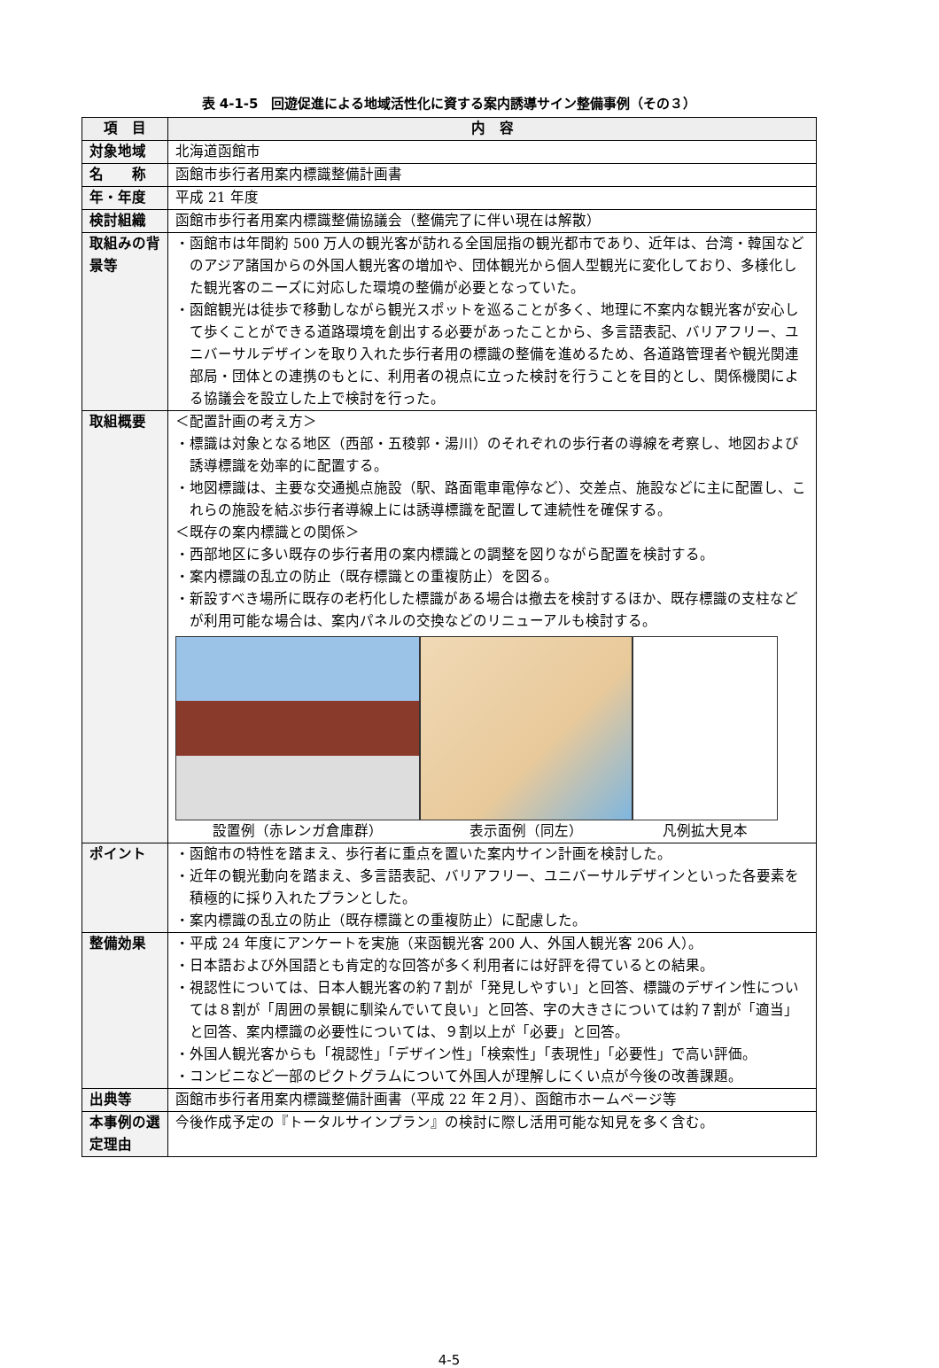表 4-1-5　回遊促進による地域活性化に資する案内誘導サイン整備事例（その３）
| 項 目 | 内 容 |
| --- | --- |
| 対象地域 | 北海道函館市 |
| 名 称 | 函館市歩行者用案内標識整備計画書 |
| 年・年度 | 平成 21 年度 |
| 検討組織 | 函館市歩行者用案内標識整備協議会（整備完了に伴い現在は解散） |
| 取組みの背景等 | ・函館市は年間約 500 万人の観光客が訪れる全国屈指の観光都市であり、近年は、台湾・韓国などのアジア諸国からの外国人観光客の増加や、団体観光から個人型観光に変化しており、多様化した観光客のニーズに対応した環境の整備が必要となっていた。 ・函館観光は徒歩で移動しながら観光スポットを巡ることが多く、地理に不案内な観光客が安心して歩くことができる道路環境を創出する必要があったことから、多言語表記、バリアフリー、ユニバーサルデザインを取り入れた歩行者用の標識の整備を進めるため、各道路管理者や観光関連部局・団体との連携のもとに、利用者の視点に立った検討を行うことを目的とし、関係機関による協議会を設立した上で検討を行った。 |
| 取組概要 | ＜配置計画の考え方＞ ・標識は対象となる地区（西部・五稜郭・湯川）のそれぞれの歩行者の導線を考察し、地図および誘導標識を効率的に配置する。 ・地図標識は、主要な交通拠点施設（駅、路面電車電停など）、交差点、施設などに主に配置し、これらの施設を結ぶ歩行者導線上には誘導標識を配置して連続性を確保する。 ＜既存の案内標識との関係＞ ・西部地区に多い既存の歩行者用の案内標識との調整を図りながら配置を検討する。 ・案内標識の乱立の防止（既存標識との重複防止）を図る。 ・新設すべき場所に既存の老朽化した標識がある場合は撤去を検討するほか、既存標識の支柱などが利用可能な場合は、案内パネルの交換などのリニューアルも検討する。 設置例（赤レンガ倉庫群） 表示面例（同左） 凡例拡大見本 |
| ポイント | ・函館市の特性を踏まえ、歩行者に重点を置いた案内サイン計画を検討した。 ・近年の観光動向を踏まえ、多言語表記、バリアフリー、ユニバーサルデザインといった各要素を積極的に採り入れたプランとした。 ・案内標識の乱立の防止（既存標識との重複防止）に配慮した。 |
| 整備効果 | ・平成 24 年度にアンケートを実施（来函観光客 200 人、外国人観光客 206 人）。 ・日本語および外国語とも肯定的な回答が多く利用者には好評を得ているとの結果。 ・視認性については、日本人観光客の約７割が「発見しやすい」と回答、標識のデザイン性については８割が「周囲の景観に馴染んでいて良い」と回答、字の大きさについては約７割が「適当」と回答、案内標識の必要性については、９割以上が「必要」と回答。 ・外国人観光客からも「視認性」「デザイン性」「検索性」「表現性」「必要性」で高い評価。 ・コンビニなど一部のピクトグラムについて外国人が理解しにくい点が今後の改善課題。 |
| 出典等 | 函館市歩行者用案内標識整備計画書（平成 22 年２月）、函館市ホームページ等 |
| 本事例の選定理由 | 今後作成予定の『トータルサインプラン』の検討に際し活用可能な知見を多く含む。 |
4-5